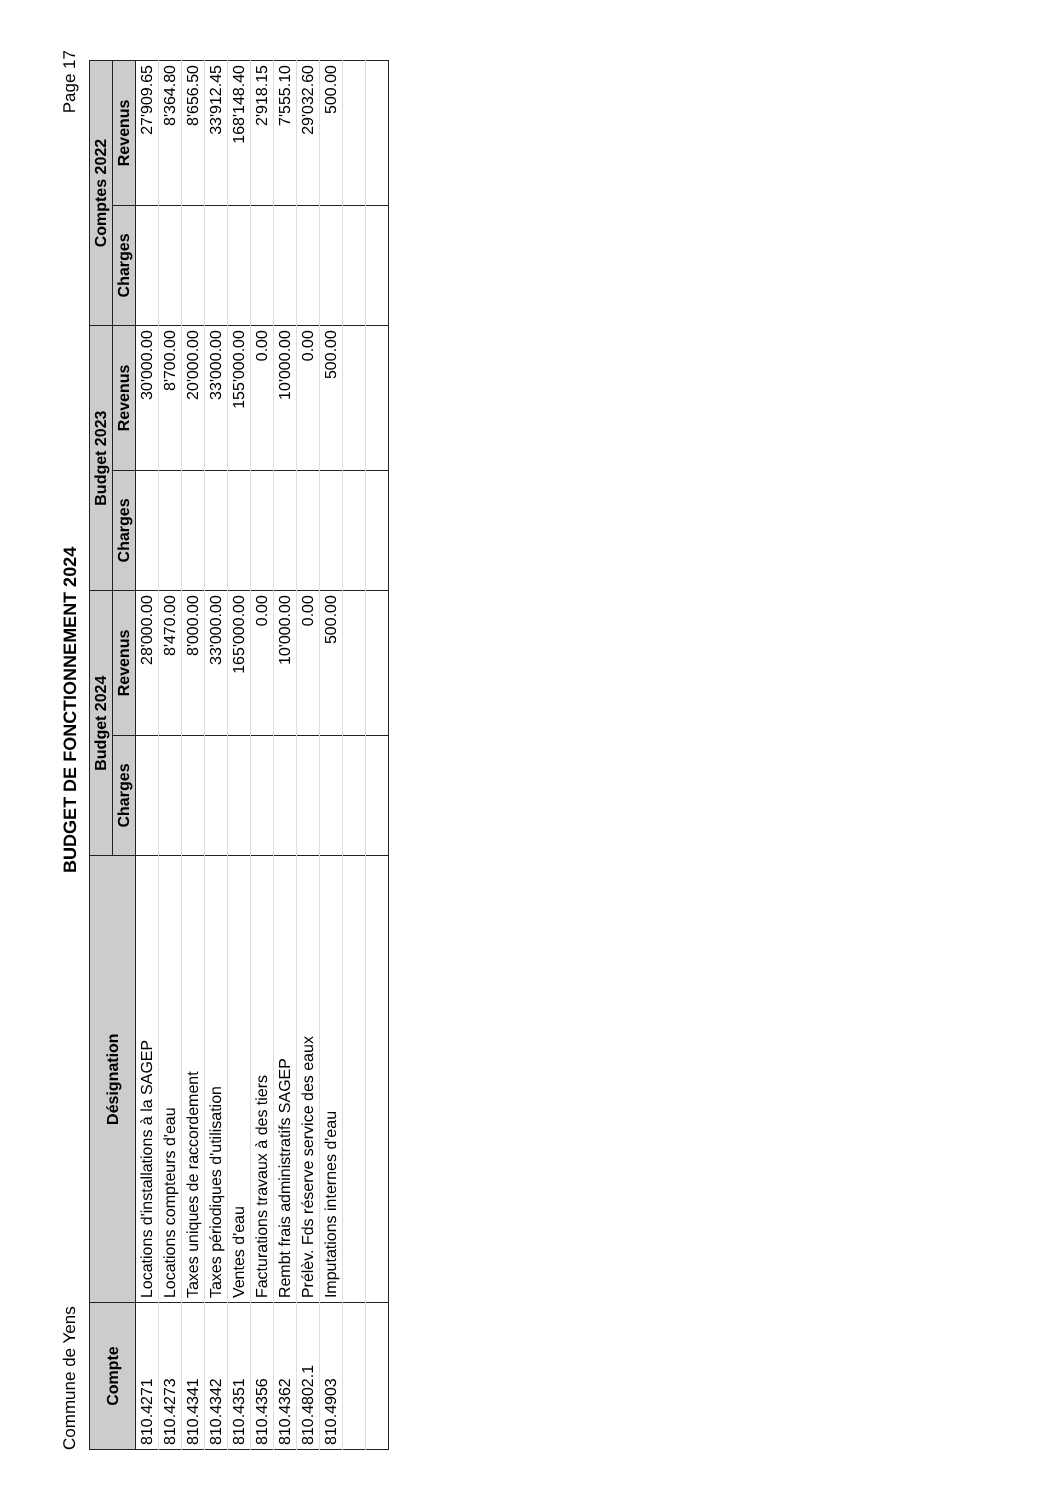Commune de Yens BUDGET DE FONCTIONNEMENT 2024 Page 17
| Compte | Désignation | Budget 2024 | | Budget 2023 | | Comptes 2022 | |
| --- | --- | --- | --- | --- | --- | --- | --- |
| | | Charges | Revenus | Charges | Revenus | Charges | Revenus |
| 810.4271 | Locations d'installations à la SAGEP | | 28'000.00 | | 30'000.00 | | 27'909.65 |
| 810.4273 | Locations compteurs d'eau | | 8'470.00 | | 8'700.00 | | 8'364.80 |
| 810.4341 | Taxes uniques de raccordement | | 8'000.00 | | 20'000.00 | | 8'656.50 |
| 810.4342 | Taxes périodiques d'utilisation | | 33'000.00 | | 33'000.00 | | 33'912.45 |
| 810.4351 | Ventes d'eau | | 165'000.00 | | 155'000.00 | | 168'148.40 |
| 810.4356 | Facturations travaux à des tiers | | 0.00 | | 0.00 | | 2'918.15 |
| 810.4362 | Rembt frais administratifs SAGEP | | 10'000.00 | | 10'000.00 | | 7'555.10 |
| 810.4802.1 | Prélèv. Fds réserve service des eaux | | 0.00 | | 0.00 | | 29'032.60 |
| 810.4903 | Imputations internes d'eau | | 500.00 | | 500.00 | | 500.00 |